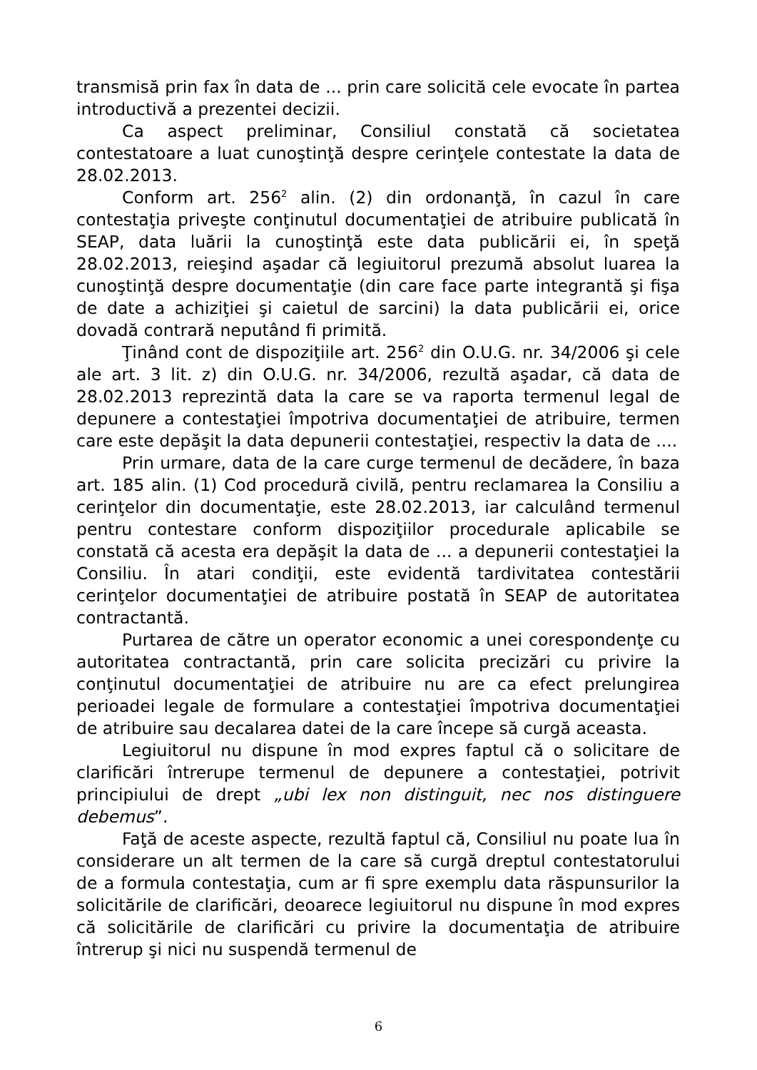transmisă prin fax în data de ... prin care solicită cele evocate în partea introductivă a prezentei decizii.
Ca aspect preliminar, Consiliul constată că societatea contestatoare a luat cunoştinţă despre cerinţele contestate la data de 28.02.2013.
Conform art. 256<sup>2</sup> alin. (2) din ordonanţă, în cazul în care contestaţia priveşte conţinutul documentaţiei de atribuire publicată în SEAP, data luării la cunoştinţă este data publicării ei, în speţă 28.02.2013, reieşind aşadar că legiuitorul prezumă absolut luarea la cunoştinţă despre documentaţie (din care face parte integrantă şi fişa de date a achiziţiei şi caietul de sarcini) la data publicării ei, orice dovadă contrară neputând fi primită.
Ţinând cont de dispoziţiile art. 256<sup>2</sup> din O.U.G. nr. 34/2006 şi cele ale art. 3 lit. z) din O.U.G. nr. 34/2006, rezultă aşadar, că data de 28.02.2013 reprezintă data la care se va raporta termenul legal de depunere a contestaţiei împotriva documentaţiei de atribuire, termen care este depăşit la data depunerii contestaţiei, respectiv la data de ....
Prin urmare, data de la care curge termenul de decădere, în baza art. 185 alin. (1) Cod procedură civilă, pentru reclamarea la Consiliu a cerinţelor din documentaţie, este 28.02.2013, iar calculând termenul pentru contestare conform dispoziţiilor procedurale aplicabile se constată că acesta era depăşit la data de ... a depunerii contestaţiei la Consiliu. În atari condiţii, este evidentă tardivitatea contestării cerinţelor documentaţiei de atribuire postată în SEAP de autoritatea contractantă.
Purtarea de către un operator economic a unei corespondenţe cu autoritatea contractantă, prin care solicita precizări cu privire la conţinutul documentaţiei de atribuire nu are ca efect prelungirea perioadei legale de formulare a contestaţiei împotriva documentaţiei de atribuire sau decalarea datei de la care începe să curgă aceasta.
Legiuitorul nu dispune în mod expres faptul că o solicitare de clarificări întrerupe termenul de depunere a contestaţiei, potrivit principiului de drept „ubi lex non distinguit, nec nos distinguere debemus”.
Faţă de aceste aspecte, rezultă faptul că, Consiliul nu poate lua în considerare un alt termen de la care să curgă dreptul contestatorului de a formula contestaţia, cum ar fi spre exemplu data răspunsurilor la solicitările de clarificări, deoarece legiuitorul nu dispune în mod expres că solicitările de clarificări cu privire la documentaţia de atribuire întrerup şi nici nu suspendă termenul de
6